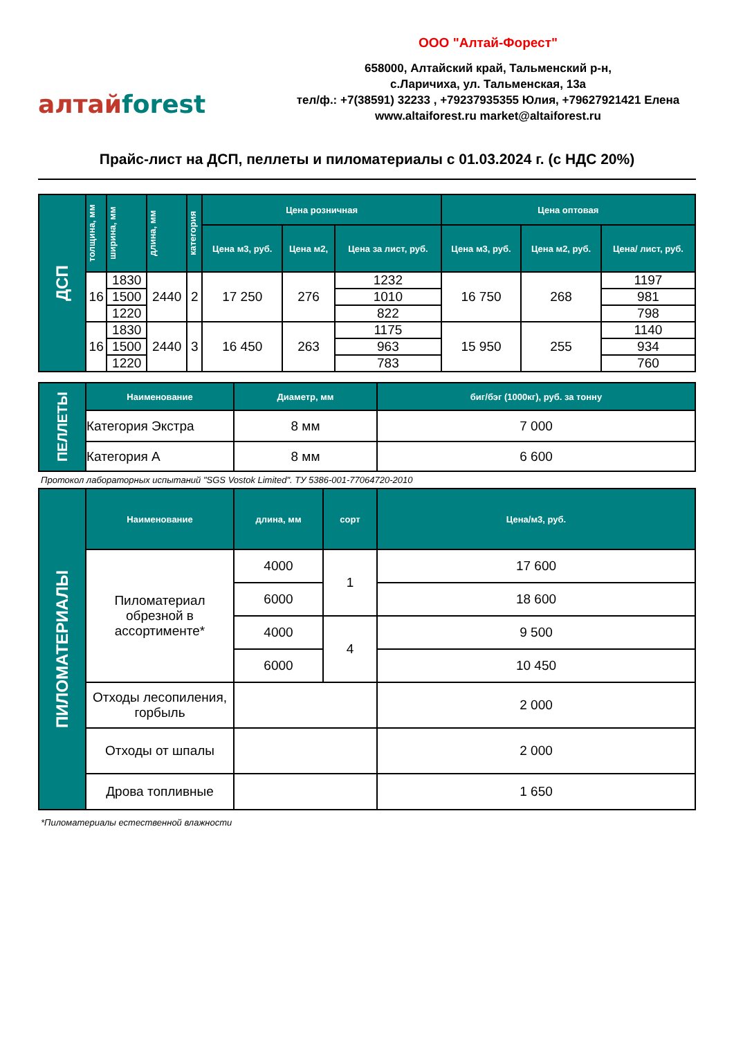алтайforest
ООО "Алтай-Форест"
658000, Алтайский край, Тальменский р-н,
с.Ларичиха, ул. Тальменская, 13а
тел/ф.: +7(38591) 32233 , +79237935355 Юлия, +79627921421 Елена
www.altaiforest.ru market@altaiforest.ru
Прайс-лист на ДСП, пеллеты и пиломатериалы с 01.03.2024 г. (с НДС 20%)
| ДСП | толщина, мм | ширина, мм | длина, мм | категория | Цена розничная | | | Цена оптовая | | |
| --- | --- | --- | --- | --- | --- | --- | --- | --- | --- | --- |
| | | | | | Цена м3, руб. | Цена м2, | Цена за лист, руб. | Цена м3, руб. | Цена м2, руб. | Цена/ лист, руб. |
| | 16 | 1830 | 2440 | 2 | 17 250 | 276 | 1232 | 16 750 | 268 | 1197 |
| | | 1500 | | | | | 1010 | | | 981 |
| | | 1220 | | | | | 822 | | | 798 |
| | 16 | 1830 | 2440 | 3 | 16 450 | 263 | 1175 | 15 950 | 255 | 1140 |
| | | 1500 | | | | | 963 | | | 934 |
| | | 1220 | | | | | 783 | | | 760 |
| ПЕЛЛЕТЫ | Наименование | Диаметр, мм | биг/бэг (1000кг), руб. за тонну |
| --- | --- | --- | --- |
| | Категория Экстра | 8 мм | 7 000 |
| | Категория А | 8 мм | 6 600 |
Протокол лабораторных испытаний "SGS Vostok Limited". ТУ 5386-001-77064720-2010
| ПИЛОМАТЕРИАЛЫ | Наименование | длина, мм | сорт | Цена/м3, руб. |
| --- | --- | --- | --- | --- |
| | Пиломатериал обрезной в ассортименте* | 4000 | 1 | 17 600 |
| | | 6000 | | 18 600 |
| | | 4000 | 4 | 9 500 |
| | | 6000 | | 10 450 |
| | Отходы лесопиления, горбыль | | | 2 000 |
| | Отходы от шпалы | | | 2 000 |
| | Дрова топливные | | | 1 650 |
*Пиломатериалы естественной влажности